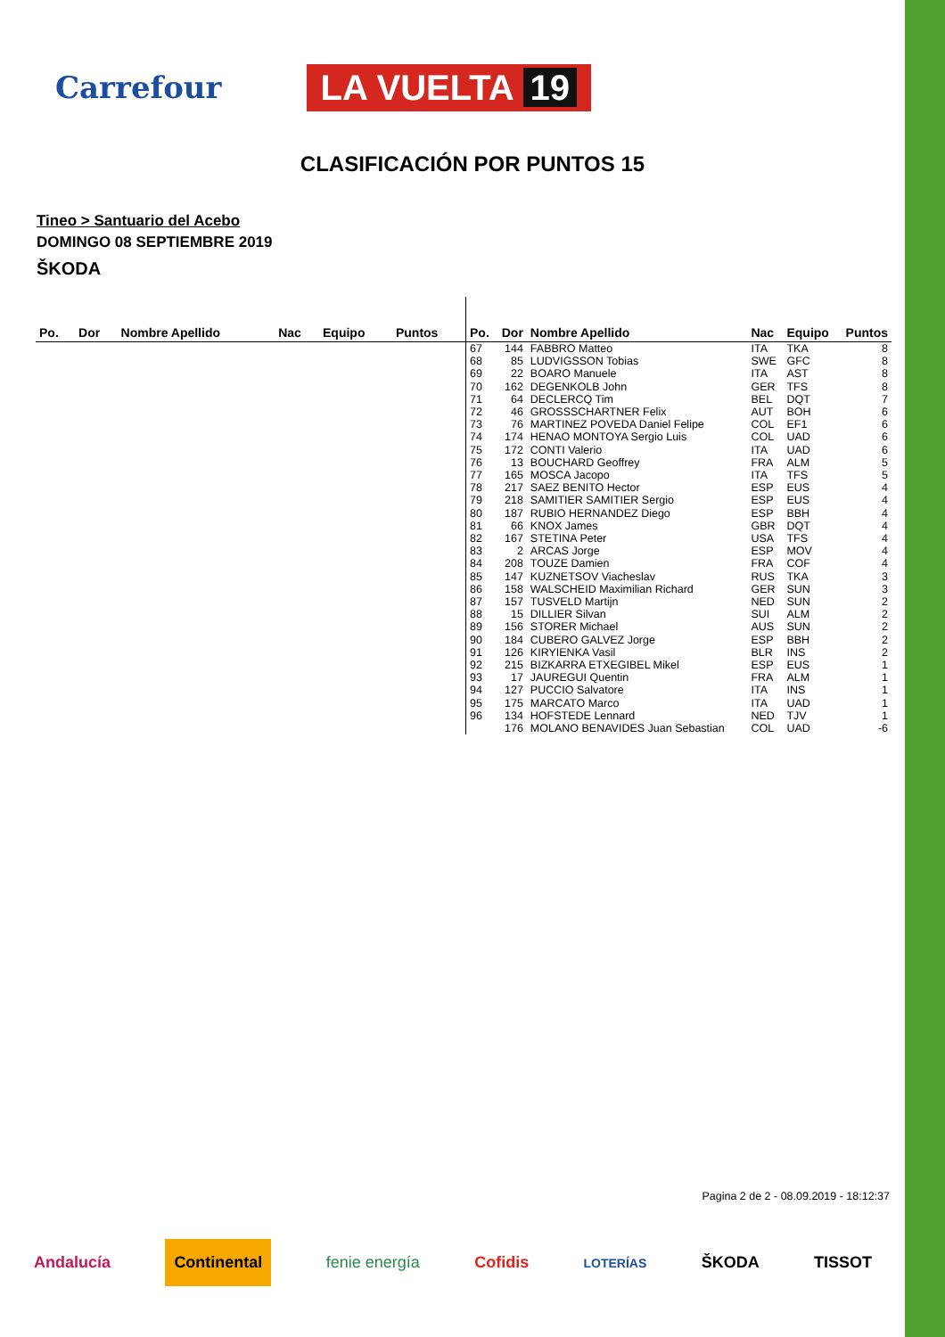Carrefour
LA VUELTA 19
CLASIFICACIÓN POR PUNTOS 15
Tineo > Santuario del Acebo
DOMINGO 08 SEPTIEMBRE 2019
ŠKODA
| Po. | Dor | Nombre Apellido | Nac | Equipo | Puntos |
| --- | --- | --- | --- | --- | --- |
| Po. | Dor | Nombre Apellido | Nac | Equipo | Puntos |
| --- | --- | --- | --- | --- | --- |
| 67 | 144 | FABBRO Matteo | ITA | TKA | 8 |
| 68 | 85 | LUDVIGSSON Tobias | SWE | GFC | 8 |
| 69 | 22 | BOARO Manuele | ITA | AST | 8 |
| 70 | 162 | DEGENKOLB John | GER | TFS | 8 |
| 71 | 64 | DECLERCQ Tim | BEL | DQT | 7 |
| 72 | 46 | GROSSSCHARTNER Felix | AUT | BOH | 6 |
| 73 | 76 | MARTINEZ POVEDA Daniel Felipe | COL | EF1 | 6 |
| 74 | 174 | HENAO MONTOYA Sergio Luis | COL | UAD | 6 |
| 75 | 172 | CONTI Valerio | ITA | UAD | 6 |
| 76 | 13 | BOUCHARD Geoffrey | FRA | ALM | 5 |
| 77 | 165 | MOSCA Jacopo | ITA | TFS | 5 |
| 78 | 217 | SAEZ BENITO Hector | ESP | EUS | 4 |
| 79 | 218 | SAMITIER SAMITIER Sergio | ESP | EUS | 4 |
| 80 | 187 | RUBIO HERNANDEZ Diego | ESP | BBH | 4 |
| 81 | 66 | KNOX James | GBR | DQT | 4 |
| 82 | 167 | STETINA Peter | USA | TFS | 4 |
| 83 | 2 | ARCAS Jorge | ESP | MOV | 4 |
| 84 | 208 | TOUZE Damien | FRA | COF | 4 |
| 85 | 147 | KUZNETSOV Viacheslav | RUS | TKA | 3 |
| 86 | 158 | WALSCHEID Maximilian Richard | GER | SUN | 3 |
| 87 | 157 | TUSVELD Martijn | NED | SUN | 2 |
| 88 | 15 | DILLIER Silvan | SUI | ALM | 2 |
| 89 | 156 | STORER Michael | AUS | SUN | 2 |
| 90 | 184 | CUBERO GALVEZ Jorge | ESP | BBH | 2 |
| 91 | 126 | KIRYIENKA Vasil | BLR | INS | 2 |
| 92 | 215 | BIZKARRA ETXEGIBEL Mikel | ESP | EUS | 1 |
| 93 | 17 | JAUREGUI Quentin | FRA | ALM | 1 |
| 94 | 127 | PUCCIO Salvatore | ITA | INS | 1 |
| 95 | 175 | MARCATO Marco | ITA | UAD | 1 |
| 96 | 134 | HOFSTEDE Lennard | NED | TJV | 1 |
| | 176 | MOLANO BENAVIDES Juan Sebastian | COL | UAD | -6 |
Pagina 2 de 2 - 08.09.2019 - 18:12:37
Andalucía Continental fenie energía Cofidis LOTERÍAS ŠKODA TISSOT